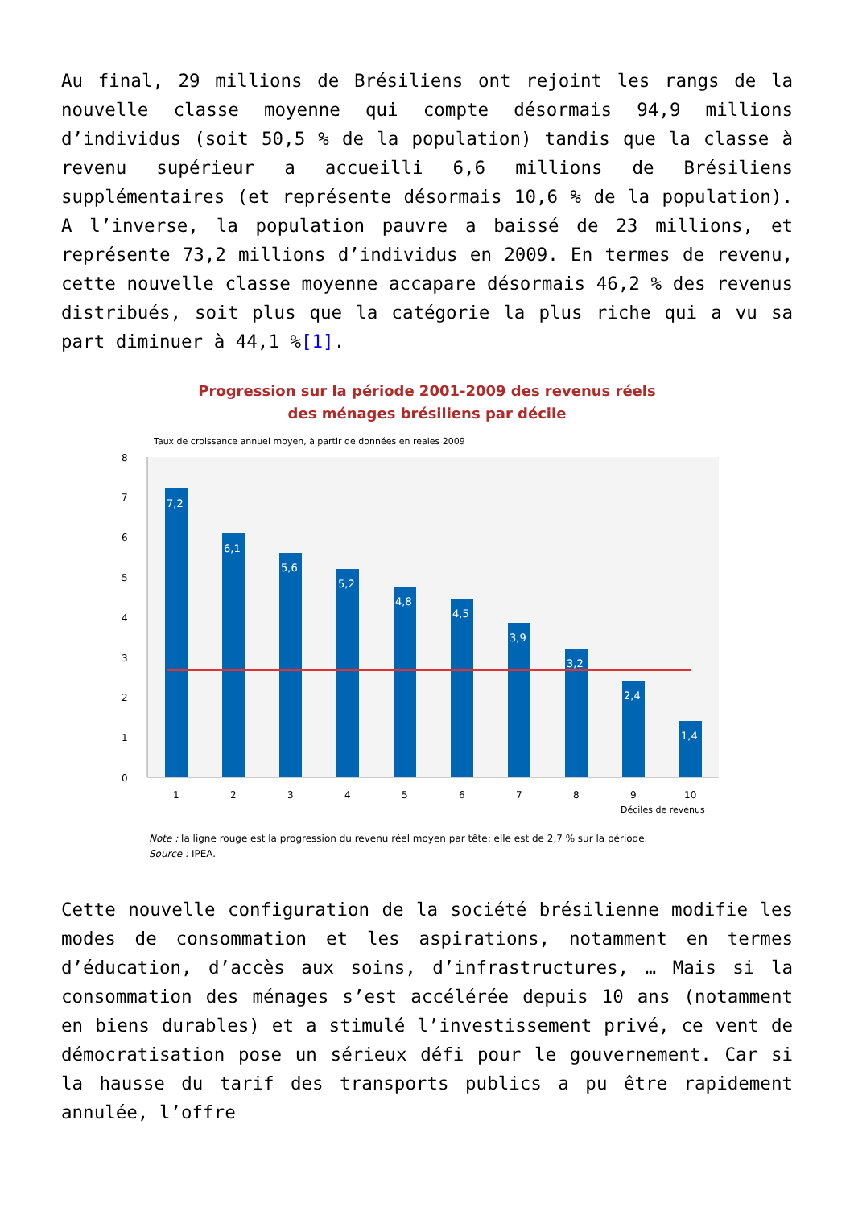Au final, 29 millions de Brésiliens ont rejoint les rangs de la nouvelle classe moyenne qui compte désormais 94,9 millions d’individus (soit 50,5 % de la population) tandis que la classe à revenu supérieur a accueilli 6,6 millions de Brésiliens supplémentaires (et représente désormais 10,6 % de la population). A l’inverse, la population pauvre a baissé de 23 millions, et représente 73,2 millions d’individus en 2009. En termes de revenu, cette nouvelle classe moyenne accapare désormais 46,2 % des revenus distribués, soit plus que la catégorie la plus riche qui a vu sa part diminuer à 44,1 %[1].
Progression sur la période 2001-2009 des revenus réels
des ménages brésiliens par décile
Taux de croissance annuel moyen, à partir de données en reales 2009
0
1
2
3
4
5
6
7
8
7,2
6,1
5,6
5,2
4,8
4,5
3,9
3,2
2,4
1,4
1
2
3
4
5
6
7
8
9
10
Déciles de revenus
Note : la ligne rouge est la progression du revenu réel moyen par tête: elle est de 2,7 % sur la période.
Source : IPEA.
Cette nouvelle configuration de la société brésilienne modifie les modes de consommation et les aspirations, notamment en termes d’éducation, d’accès aux soins, d’infrastructures, … Mais si la consommation des ménages s’est accélérée depuis 10 ans (notamment en biens durables) et a stimulé l’investissement privé, ce vent de démocratisation pose un sérieux défi pour le gouvernement. Car si la hausse du tarif des transports publics a pu être rapidement annulée, l’offre